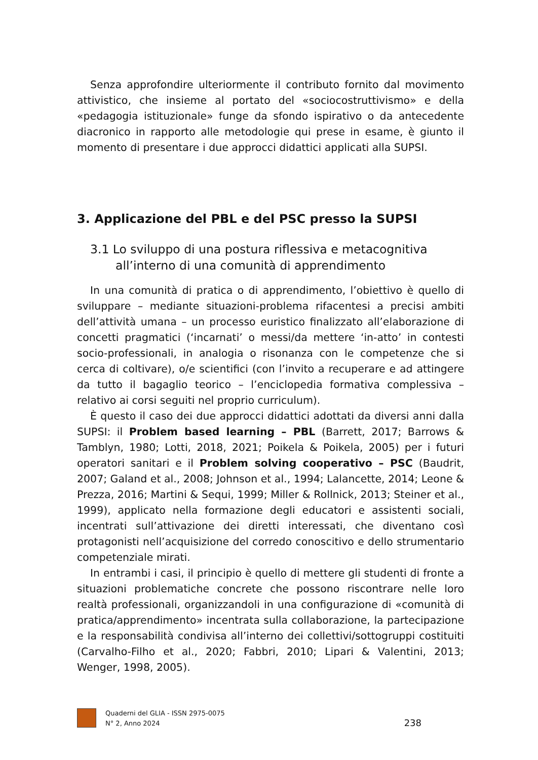Senza approfondire ulteriormente il contributo fornito dal movimento attivistico, che insieme al portato del «sociocostruttivismo» e della «pedagogia istituzionale» funge da sfondo ispirativo o da antecedente diacronico in rapporto alle metodologie qui prese in esame, è giunto il momento di presentare i due approcci didattici applicati alla SUPSI.
3. Applicazione del PBL e del PSC presso la SUPSI
3.1 Lo sviluppo di una postura riflessiva e metacognitiva
all’interno di una comunità di apprendimento
In una comunità di pratica o di apprendimento, l’obiettivo è quello di sviluppare – mediante situazioni-problema rifacentesi a precisi ambiti dell’attività umana – un processo euristico finalizzato all’elaborazione di concetti pragmatici (‘incarnati’ o messi/da mettere ‘in-atto’ in contesti socio-professionali, in analogia o risonanza con le competenze che si cerca di coltivare), o/e scientifici (con l’invito a recuperare e ad attingere da tutto il bagaglio teorico – l’enciclopedia formativa complessiva – relativo ai corsi seguiti nel proprio curriculum).
È questo il caso dei due approcci didattici adottati da diversi anni dalla SUPSI: il Problem based learning – PBL (Barrett, 2017; Barrows & Tamblyn, 1980; Lotti, 2018, 2021; Poikela & Poikela, 2005) per i futuri operatori sanitari e il Problem solving cooperativo – PSC (Baudrit, 2007; Galand et al., 2008; Johnson et al., 1994; Lalancette, 2014; Leone & Prezza, 2016; Martini & Sequi, 1999; Miller & Rollnick, 2013; Steiner et al., 1999), applicato nella formazione degli educatori e assistenti sociali, incentrati sull’attivazione dei diretti interessati, che diventano così protagonisti nell’acquisizione del corredo conoscitivo e dello strumentario competenziale mirati.
In entrambi i casi, il principio è quello di mettere gli studenti di fronte a situazioni problematiche concrete che possono riscontrare nelle loro realtà professionali, organizzandoli in una configurazione di «comunità di pratica/apprendimento» incentrata sulla collaborazione, la partecipazione e la responsabilità condivisa all’interno dei collettivi/sottogruppi costituiti (Carvalho-Filho et al., 2020; Fabbri, 2010; Lipari & Valentini, 2013; Wenger, 1998, 2005).
Quaderni del GLIA - ISSN 2975-0075
N° 2, Anno 2024
238